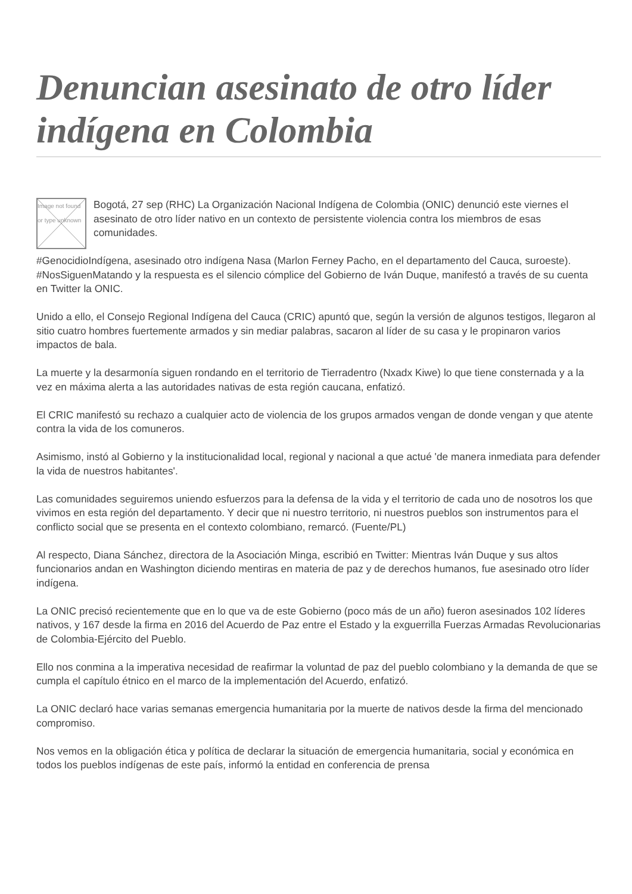Denuncian asesinato de otro líder indígena en Colombia
Image not found or type unknown
Bogotá, 27 sep (RHC) La Organización Nacional Indígena de Colombia (ONIC) denunció este viernes el asesinato de otro líder nativo en un contexto de persistente violencia contra los miembros de esas comunidades.
#GenocidioIndígena, asesinado otro indígena Nasa (Marlon Ferney Pacho, en el departamento del Cauca, suroeste). #NosSiguenMatando y la respuesta es el silencio cómplice del Gobierno de Iván Duque, manifestó a través de su cuenta en Twitter la ONIC.
Unido a ello, el Consejo Regional Indígena del Cauca (CRIC) apuntó que, según la versión de algunos testigos, llegaron al sitio cuatro hombres fuertemente armados y sin mediar palabras, sacaron al líder de su casa y le propinaron varios impactos de bala.
La muerte y la desarmonía siguen rondando en el territorio de Tierradentro (Nxadx Kiwe) lo que tiene consternada y a la vez en máxima alerta a las autoridades nativas de esta región caucana, enfatizó.
El CRIC manifestó su rechazo a cualquier acto de violencia de los grupos armados vengan de donde vengan y que atente contra la vida de los comuneros.
Asimismo, instó al Gobierno y la institucionalidad local, regional y nacional a que actué 'de manera inmediata para defender la vida de nuestros habitantes'.
Las comunidades seguiremos uniendo esfuerzos para la defensa de la vida y el territorio de cada uno de nosotros los que vivimos en esta región del departamento. Y decir que ni nuestro territorio, ni nuestros pueblos son instrumentos para el conflicto social que se presenta en el contexto colombiano, remarcó. (Fuente/PL)
Al respecto, Diana Sánchez, directora de la Asociación Minga, escribió en Twitter: Mientras Iván Duque y sus altos funcionarios andan en Washington diciendo mentiras en materia de paz y de derechos humanos, fue asesinado otro líder indígena.
La ONIC precisó recientemente que en lo que va de este Gobierno (poco más de un año) fueron asesinados 102 líderes nativos, y 167 desde la firma en 2016 del Acuerdo de Paz entre el Estado y la exguerrilla Fuerzas Armadas Revolucionarias de Colombia-Ejército del Pueblo.
Ello nos conmina a la imperativa necesidad de reafirmar la voluntad de paz del pueblo colombiano y la demanda de que se cumpla el capítulo étnico en el marco de la implementación del Acuerdo, enfatizó.
La ONIC declaró hace varias semanas emergencia humanitaria por la muerte de nativos desde la firma del mencionado compromiso.
Nos vemos en la obligación ética y política de declarar la situación de emergencia humanitaria, social y económica en todos los pueblos indígenas de este país, informó la entidad en conferencia de prensa